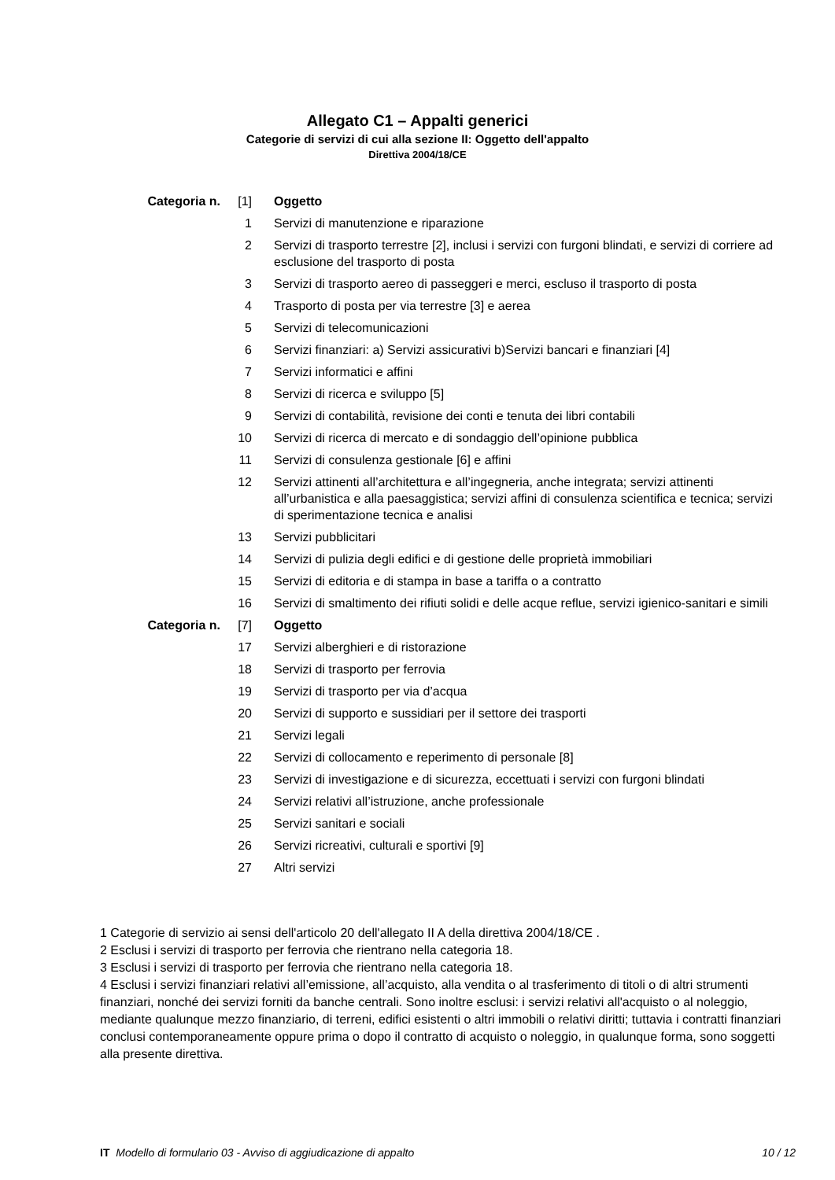Allegato C1 – Appalti generici
Categorie di servizi di cui alla sezione II: Oggetto dell'appalto
Direttiva 2004/18/CE
| Categoria n. | [1] | Oggetto |
| | 1 | Servizi di manutenzione e riparazione |
| | 2 | Servizi di trasporto terrestre [2], inclusi i servizi con furgoni blindati, e servizi di corriere ad esclusione del trasporto di posta |
| | 3 | Servizi di trasporto aereo di passeggeri e merci, escluso il trasporto di posta |
| | 4 | Trasporto di posta per via terrestre [3] e aerea |
| | 5 | Servizi di telecomunicazioni |
| | 6 | Servizi finanziari: a) Servizi assicurativi b)Servizi bancari e finanziari [4] |
| | 7 | Servizi informatici e affini |
| | 8 | Servizi di ricerca e sviluppo [5] |
| | 9 | Servizi di contabilità, revisione dei conti e tenuta dei libri contabili |
| | 10 | Servizi di ricerca di mercato e di sondaggio dell’opinione pubblica |
| | 11 | Servizi di consulenza gestionale [6] e affini |
| | 12 | Servizi attinenti all’architettura e all’ingegneria, anche integrata; servizi attinenti all’urbanistica e alla paesaggistica; servizi affini di consulenza scientifica e tecnica; servizi di sperimentazione tecnica e analisi |
| | 13 | Servizi pubblicitari |
| | 14 | Servizi di pulizia degli edifici e di gestione delle proprietà immobiliari |
| | 15 | Servizi di editoria e di stampa in base a tariffa o a contratto |
| | 16 | Servizi di smaltimento dei rifiuti solidi e delle acque reflue, servizi igienico-sanitari e simili |
| Categoria n. | [7] | Oggetto |
| | 17 | Servizi alberghieri e di ristorazione |
| | 18 | Servizi di trasporto per ferrovia |
| | 19 | Servizi di trasporto per via d’acqua |
| | 20 | Servizi di supporto e sussidiari per il settore dei trasporti |
| | 21 | Servizi legali |
| | 22 | Servizi di collocamento e reperimento di personale [8] |
| | 23 | Servizi di investigazione e di sicurezza, eccettuati i servizi con furgoni blindati |
| | 24 | Servizi relativi all’istruzione, anche professionale |
| | 25 | Servizi sanitari e sociali |
| | 26 | Servizi ricreativi, culturali e sportivi [9] |
| | 27 | Altri servizi |
1 Categorie di servizio ai sensi dell'articolo 20 dell'allegato II A della direttiva 2004/18/CE .
2 Esclusi i servizi di trasporto per ferrovia che rientrano nella categoria 18.
3 Esclusi i servizi di trasporto per ferrovia che rientrano nella categoria 18.
4 Esclusi i servizi finanziari relativi all’emissione, all’acquisto, alla vendita o al trasferimento di titoli o di altri strumenti finanziari, nonché dei servizi forniti da banche centrali. Sono inoltre esclusi: i servizi relativi all'acquisto o al noleggio, mediante qualunque mezzo finanziario, di terreni, edifici esistenti o altri immobili o relativi diritti; tuttavia i contratti finanziari conclusi contemporaneamente oppure prima o dopo il contratto di acquisto o noleggio, in qualunque forma, sono soggetti alla presente direttiva.
IT Modello di formulario 03 - Avviso di aggiudicazione di appalto 10 / 12